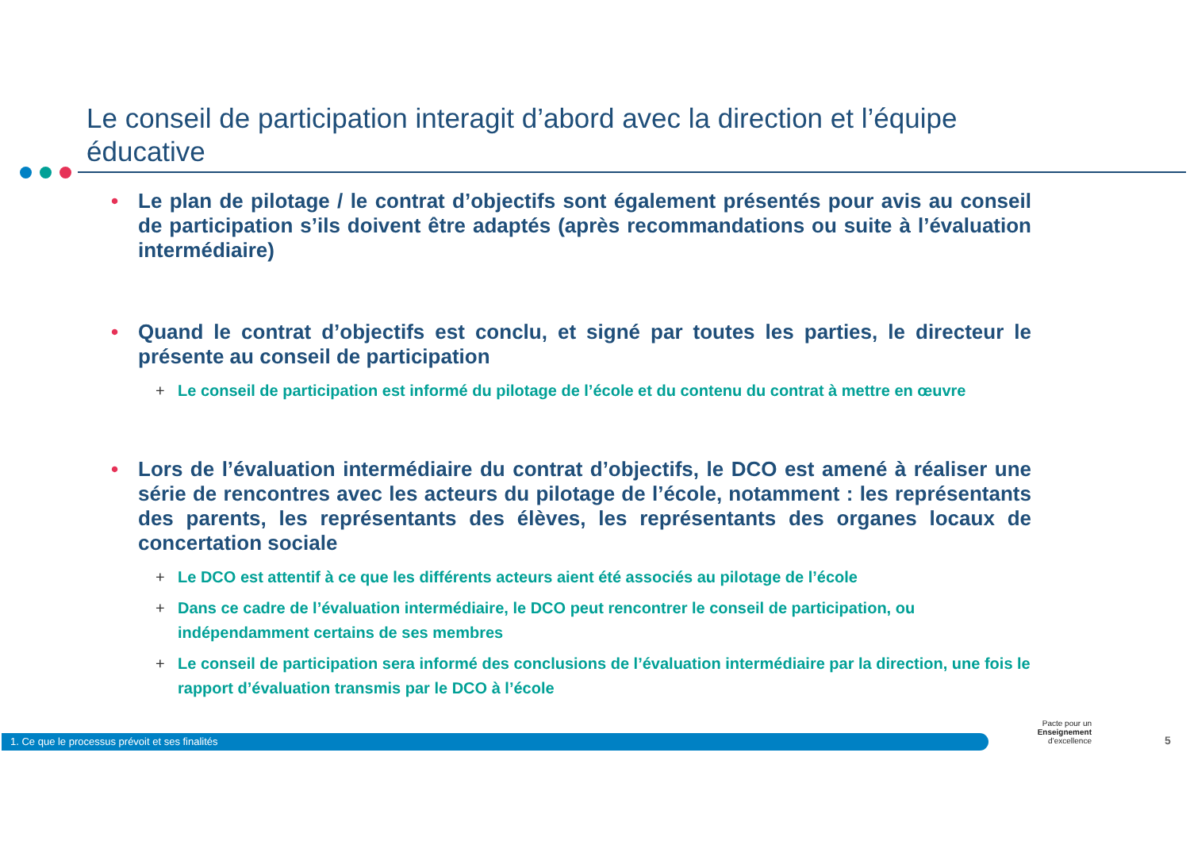Le conseil de participation interagit d’abord avec la direction et l’équipe éducative
• Le plan de pilotage / le contrat d’objectifs sont également présentés pour avis au conseil de participation s’ils doivent être adaptés (après recommandations ou suite à l’évaluation intermédiaire)
• Quand le contrat d’objectifs est conclu, et signé par toutes les parties, le directeur le présente au conseil de participation
+ Le conseil de participation est informé du pilotage de l’école et du contenu du contrat à mettre en œuvre
• Lors de l’évaluation intermédiaire du contrat d’objectifs, le DCO est amené à réaliser une série de rencontres avec les acteurs du pilotage de l’école, notamment : les représentants des parents, les représentants des élèves, les représentants des organes locaux de concertation sociale
+ Le DCO est attentif à ce que les différents acteurs aient été associés au pilotage de l’école
+ Dans ce cadre de l’évaluation intermédiaire, le DCO peut rencontrer le conseil de participation, ou indépendamment certains de ses membres
+ Le conseil de participation sera informé des conclusions de l’évaluation intermédiaire par la direction, une fois le rapport d’évaluation transmis par le DCO à l’école
1. Ce que le processus prévoit et ses finalités
Pacte pour un
Enseignement
d’excellence
5